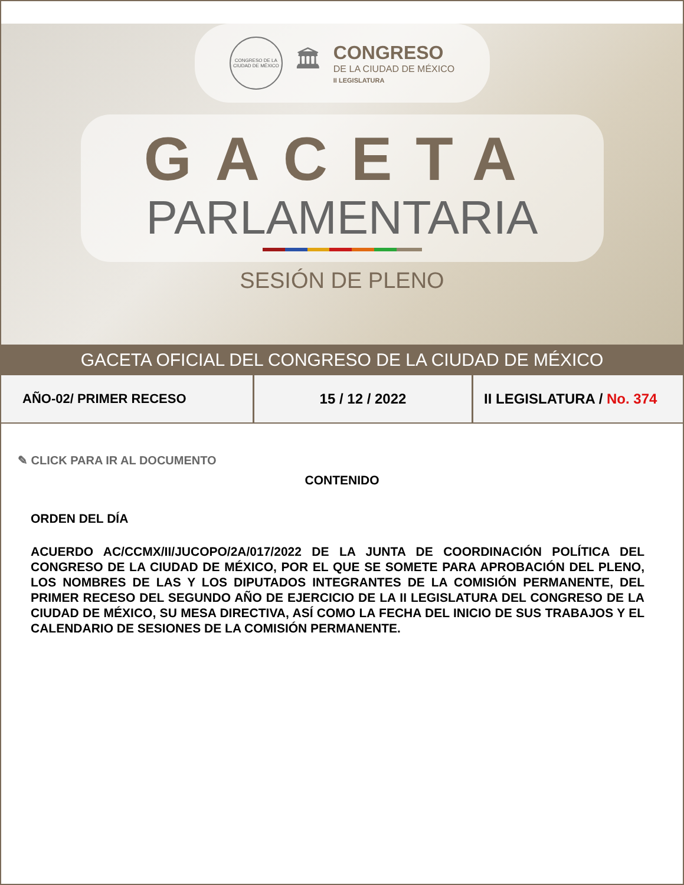CONGRESO DE LA CIUDAD DE MÉXICO
🏛
CONGRESO
DE LA CIUDAD DE MÉXICO
II LEGISLATURA
GACETA
PARLAMENTARIA
SESIÓN DE PLENO
GACETA OFICIAL DEL CONGRESO DE LA CIUDAD DE MÉXICO
AÑO-02/ PRIMER RECESO 15 / 12 / 2022 II LEGISLATURA / No. 374
✎ CLICK PARA IR AL DOCUMENTO
CONTENIDO
ORDEN DEL DÍA
ACUERDO AC/CCMX/II/JUCOPO/2A/017/2022 DE LA JUNTA DE COORDINACIÓN POLÍTICA DEL CONGRESO DE LA CIUDAD DE MÉXICO, POR EL QUE SE SOMETE PARA APROBACIÓN DEL PLENO, LOS NOMBRES DE LAS Y LOS DIPUTADOS INTEGRANTES DE LA COMISIÓN PERMANENTE, DEL PRIMER RECESO DEL SEGUNDO AÑO DE EJERCICIO DE LA II LEGISLATURA DEL CONGRESO DE LA CIUDAD DE MÉXICO, SU MESA DIRECTIVA, ASÍ COMO LA FECHA DEL INICIO DE SUS TRABAJOS Y EL CALENDARIO DE SESIONES DE LA COMISIÓN PERMANENTE.